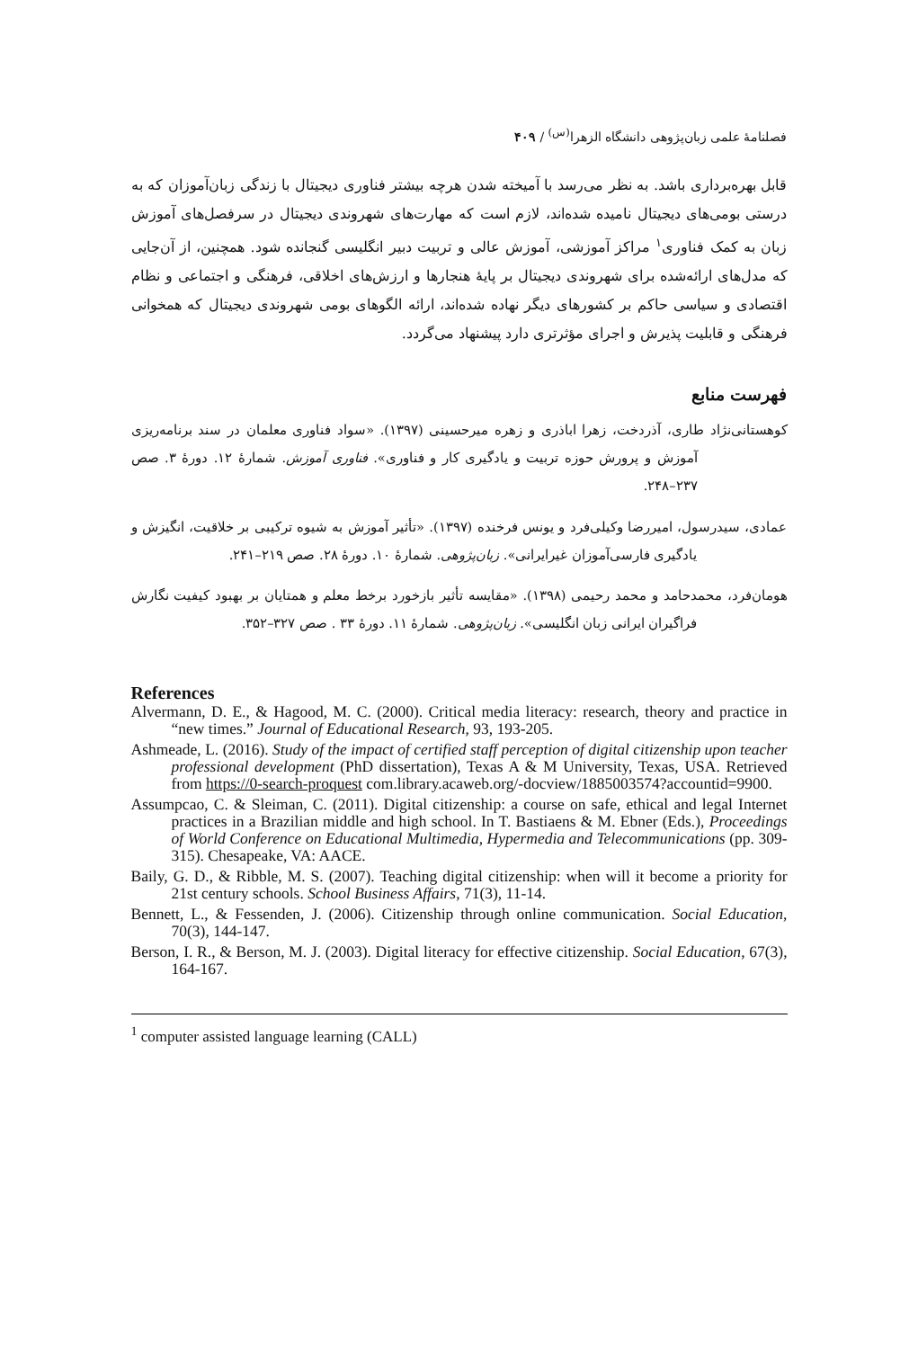فصلنامهٔ علمی زبان‌پژوهی دانشگاه الزهرا<sup>(س)</sup> / ۴۰۹
قابل بهره‌برداری باشد. به نظر می‌رسد با آمیخته شدن هرچه بیشتر فناوری دیجیتال با زندگی زبان‌آموزان که به درستی بومی‌های دیجیتال نامیده شده‌اند، لازم است که مهارت‌های شهروندی دیجیتال در سرفصل‌های آموزش زبان به کمک فناوری<sup>۱</sup> مراکز آموزشی، آموزش عالی و تربیت دبیر انگلیسی گنجانده شود. همچنین، از آن‌جایی که مدل‌های ارائه‌شده برای شهروندی دیجیتال بر پایهٔ هنجارها و ارزش‌های اخلاقی، فرهنگی و اجتماعی و نظام اقتصادی و سیاسی حاکم بر کشورهای دیگر نهاده شده‌اند، ارائه الگوهای بومی شهروندی دیجیتال که همخوانی فرهنگی و قابلیت پذیرش و اجرای مؤثرتری دارد پیشنهاد می‌گردد.
فهرست منابع
کوهستانی‌نژاد طاری، آذردخت، زهرا اباذری و زهره میرحسینی (۱۳۹۷). «سواد فناوری معلمان در سند برنامه‌ریزی آموزش و پرورش حوزه تربیت و یادگیری کار و فناوری». فناوری آموزش. شمارهٔ ۱۲. دورهٔ ۳. صص ۲۳۷–۲۴۸.
عمادی، سیدرسول، امیررضا وکیلی‌فرد و یونس فرخنده (۱۳۹۷). «تأثیر آموزش به شیوه ترکیبی بر خلاقیت، انگیزش و یادگیری فارسی‌آموزان غیرایرانی». زبان‌پژوهی. شمارهٔ ۱۰. دورهٔ ۲۸. صص ۲۱۹–۲۴۱.
هومان‌فرد، محمدحامد و محمد رحیمی (۱۳۹۸). «مقایسه تأثیر بازخورد برخط معلم و همتایان بر بهبود کیفیت نگارش فراگیران ایرانی زبان انگلیسی». زبان‌پژوهی. شمارهٔ ۱۱. دورهٔ ۳۳ . صص ۳۲۷–۳۵۲.
References
Alvermann, D. E., & Hagood, M. C. (2000). Critical media literacy: research, theory and practice in “new times.” Journal of Educational Research, 93, 193-205.
Ashmeade, L. (2016). Study of the impact of certified staff perception of digital citizenship upon teacher professional development (PhD dissertation), Texas A & M University, Texas, USA. Retrieved from https://0-search-proquest com.library.acaweb.org/-docview/1885003574?accountid=9900.
Assumpcao, C. & Sleiman, C. (2011). Digital citizenship: a course on safe, ethical and legal Internet practices in a Brazilian middle and high school. In T. Bastiaens & M. Ebner (Eds.), Proceedings of World Conference on Educational Multimedia, Hypermedia and Telecommunications (pp. 309-315). Chesapeake, VA: AACE.
Baily, G. D., & Ribble, M. S. (2007). Teaching digital citizenship: when will it become a priority for 21st century schools. School Business Affairs, 71(3), 11-14.
Bennett, L., & Fessenden, J. (2006). Citizenship through online communication. Social Education, 70(3), 144-147.
Berson, I. R., & Berson, M. J. (2003). Digital literacy for effective citizenship. Social Education, 67(3), 164-167.
<sup>1</sup> computer assisted language learning (CALL)